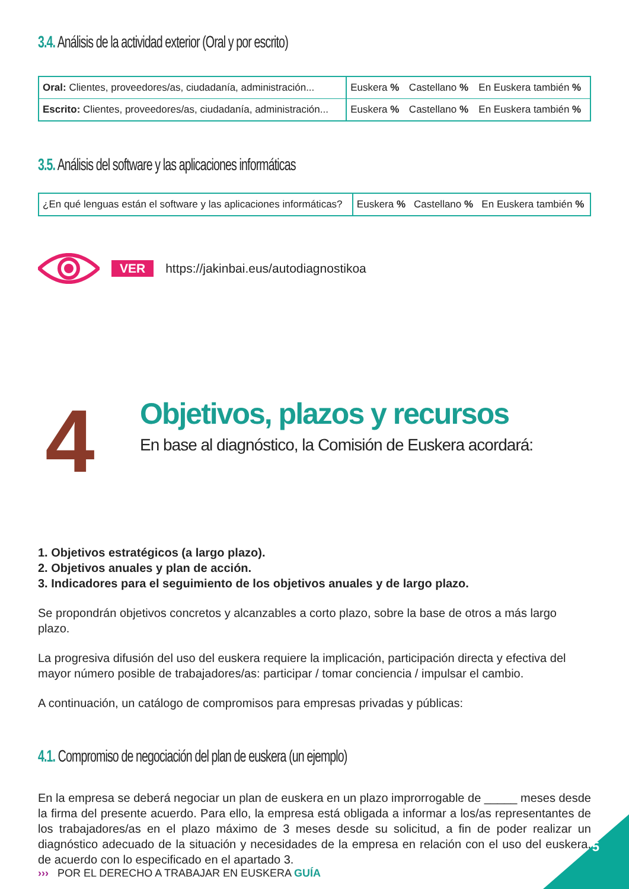3.4. Análisis de la actividad exterior (Oral y por escrito)
| Oral: Clientes, proveedores/as, ciudadanía, administración... | Euskera % | Castellano % | En Euskera también % |
| Escrito: Clientes, proveedores/as, ciudadanía, administración... | Euskera % | Castellano % | En Euskera también % |
3.5. Análisis del software y las aplicaciones informáticas
| ¿En qué lenguas están el software y las aplicaciones informáticas? | Euskera % | Castellano % | En Euskera también % |
VER https://jakinbai.eus/autodiagnostikoa
4
Objetivos, plazos y recursos
En base al diagnóstico, la Comisión de Euskera acordará:
1. Objetivos estratégicos (a largo plazo).
2. Objetivos anuales y plan de acción.
3. Indicadores para el seguimiento de los objetivos anuales y de largo plazo.
Se propondrán objetivos concretos y alcanzables a corto plazo, sobre la base de otros a más largo plazo.
La progresiva difusión del uso del euskera requiere la implicación, participación directa y efectiva del mayor número posible de trabajadores/as: participar / tomar conciencia / impulsar el cambio.
A continuación, un catálogo de compromisos para empresas privadas y públicas:
4.1. Compromiso de negociación del plan de euskera (un ejemplo)
En la empresa se deberá negociar un plan de euskera en un plazo improrrogable de _____ meses desde la firma del presente acuerdo. Para ello, la empresa está obligada a informar a los/as representantes de los trabajadores/as en el plazo máximo de 3 meses desde su solicitud, a fin de poder realizar un diagnóstico adecuado de la situación y necesidades de la empresa en relación con el uso del euskera, de acuerdo con lo especificado en el apartado 3.
››› POR EL DERECHO A TRABAJAR EN EUSKERA GUÍA
5